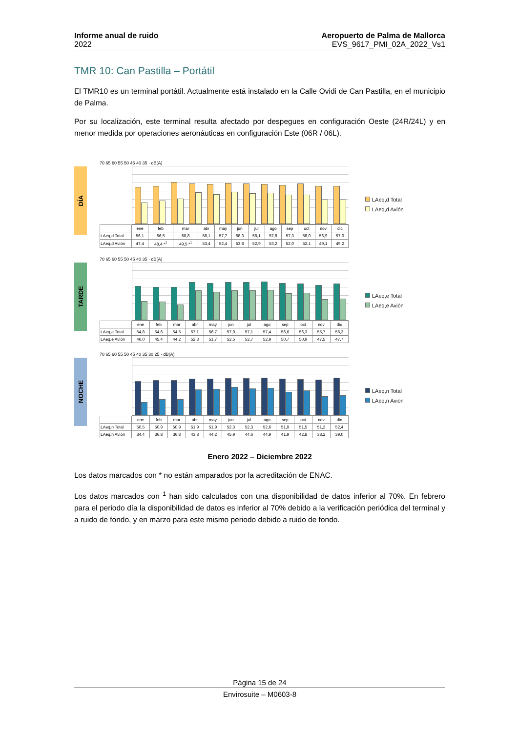Informe anual de ruido
2022
Aeropuerto de Palma de Mallorca
EVS_9617_PMI_02A_2022_Vs1
TMR 10: Can Pastilla – Portátil
El TMR10 es un terminal portátil. Actualmente está instalado en la Calle Ovidi de Can Pastilla, en el municipio de Palma.
Por su localización, este terminal resulta afectado por despegues en configuración Oeste (24R/24L) y en menor medida por operaciones aeronáuticas en configuración Este (06R / 06L).
DÍA
70 65 60 55 50 45 40 35 · dB(A)
| | ene | feb | mar | abr | may | jun | jul | ago | sep | oct | nov | dic |
| LAeq,d Total | 56,1 | 56,5 | 58,8 | 58,1 | 57,7 | 58,3 | 58,1 | 57,8 | 57,3 | 58,0 | 56,9 | 57,0 |
| LAeq,d Avión | 47,4 | 48,4 *<sup>1</sup> | 49,5 *<sup>1</sup> | 53,4 | 52,4 | 53,8 | 52,9 | 53,2 | 52,0 | 52,1 | 49,1 | 49,2 |
LAeq,d Total
LAeq,d Avión
TARDE
70 65 60 55 50 45 40 35 · dB(A)
| | ene | feb | mar | abr | may | jun | jul | ago | sep | oct | nov | dic |
| LAeq,e Total | 54,8 | 54,6 | 54,5 | 57,1 | 56,7 | 57,0 | 57,1 | 57,4 | 56,6 | 56,3 | 55,7 | 56,3 |
| LAeq,e Avión | 46,0 | 45,4 | 44,2 | 52,3 | 51,7 | 52,5 | 52,7 | 52,9 | 50,7 | 50,9 | 47,5 | 47,7 |
LAeq,e Total
LAeq,e Avión
NOCHE
70 65 60 55 50 45 40 35 30 25 · dB(A)
| | ene | feb | mar | abr | may | jun | jul | ago | sep | oct | nov | dic |
| LAeq,n Total | 50,5 | 50,9 | 50,9 | 51,9 | 51,9 | 52,3 | 52,3 | 52,6 | 51,9 | 51,5 | 51,2 | 52,4 |
| LAeq,n Avión | 34,4 | 36,8 | 36,8 | 43,8 | 44,2 | 45,9 | 44,6 | 44,9 | 41,9 | 42,8 | 38,2 | 39,0 |
LAeq,n Total
LAeq,n Avión
Enero 2022 – Diciembre 2022
Los datos marcados con * no están amparados por la acreditación de ENAC.
Los datos marcados con <sup>1</sup> han sido calculados con una disponibilidad de datos inferior al 70%. En febrero para el periodo día la disponibilidad de datos es inferior al 70% debido a la verificación periódica del terminal y a ruido de fondo, y en marzo para este mismo periodo debido a ruido de fondo.
Página 15 de 24
Envirosuite – M0603-8